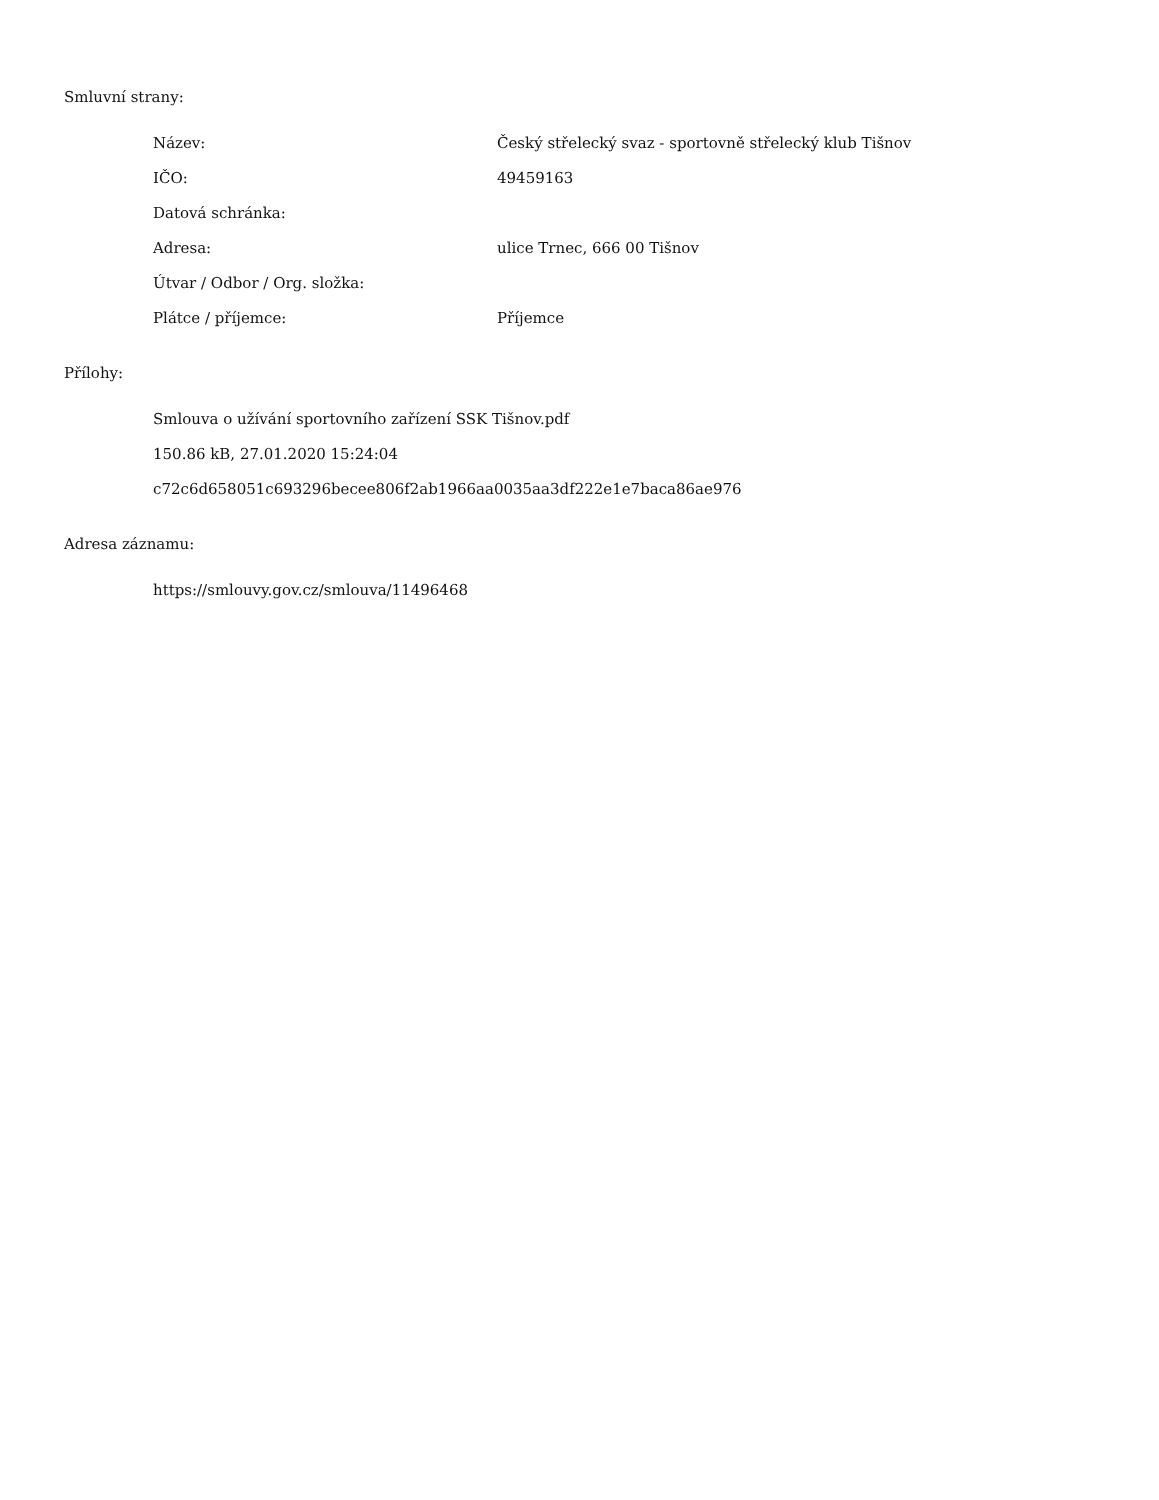Smluvní strany:
| Název: | Český střelecký svaz - sportovně střelecký klub Tišnov |
| IČO: | 49459163 |
| Datová schránka: | |
| Adresa: | ulice Trnec, 666 00 Tišnov |
| Útvar / Odbor / Org. složka: | |
| Plátce / příjemce: | Příjemce |
Přílohy:
Smlouva o užívání sportovního zařízení SSK Tišnov.pdf
150.86 kB, 27.01.2020 15:24:04
c72c6d658051c693296becee806f2ab1966aa0035aa3df222e1e7baca86ae976
Adresa záznamu:
https://smlouvy.gov.cz/smlouva/11496468